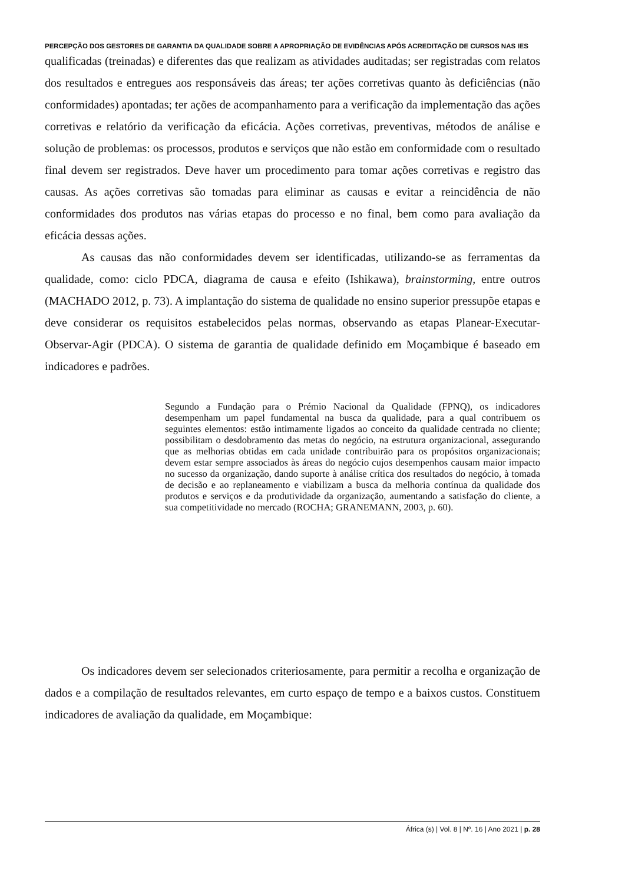PERCEPÇÃO DOS GESTORES DE GARANTIA DA QUALIDADE SOBRE A APROPRIAÇÃO DE EVIDÊNCIAS APÓS ACREDITAÇÃO DE CURSOS NAS IES
qualificadas (treinadas) e diferentes das que realizam as atividades auditadas; ser registradas com relatos dos resultados e entregues aos responsáveis das áreas; ter ações corretivas quanto às deficiências (não conformidades) apontadas; ter ações de acompanhamento para a verificação da implementação das ações corretivas e relatório da verificação da eficácia. Ações corretivas, preventivas, métodos de análise e solução de problemas: os processos, produtos e serviços que não estão em conformidade com o resultado final devem ser registrados. Deve haver um procedimento para tomar ações corretivas e registro das causas. As ações corretivas são tomadas para eliminar as causas e evitar a reincidência de não conformidades dos produtos nas várias etapas do processo e no final, bem como para avaliação da eficácia dessas ações.
As causas das não conformidades devem ser identificadas, utilizando-se as ferramentas da qualidade, como: ciclo PDCA, diagrama de causa e efeito (Ishikawa), brainstorming, entre outros (MACHADO 2012, p. 73). A implantação do sistema de qualidade no ensino superior pressupõe etapas e deve considerar os requisitos estabelecidos pelas normas, observando as etapas Planear-Executar-Observar-Agir (PDCA). O sistema de garantia de qualidade definido em Moçambique é baseado em indicadores e padrões.
Segundo a Fundação para o Prémio Nacional da Qualidade (FPNQ), os indicadores desempenham um papel fundamental na busca da qualidade, para a qual contribuem os seguintes elementos: estão intimamente ligados ao conceito da qualidade centrada no cliente; possibilitam o desdobramento das metas do negócio, na estrutura organizacional, assegurando que as melhorias obtidas em cada unidade contribuirão para os propósitos organizacionais; devem estar sempre associados às áreas do negócio cujos desempenhos causam maior impacto no sucesso da organização, dando suporte à análise crítica dos resultados do negócio, à tomada de decisão e ao replaneamento e viabilizam a busca da melhoria contínua da qualidade dos produtos e serviços e da produtividade da organização, aumentando a satisfação do cliente, a sua competitividade no mercado (ROCHA; GRANEMANN, 2003, p. 60).
Os indicadores devem ser selecionados criteriosamente, para permitir a recolha e organização de dados e a compilação de resultados relevantes, em curto espaço de tempo e a baixos custos. Constituem indicadores de avaliação da qualidade, em Moçambique:
África (s) | Vol. 8 | Nº. 16 | Ano 2021 | p. 28